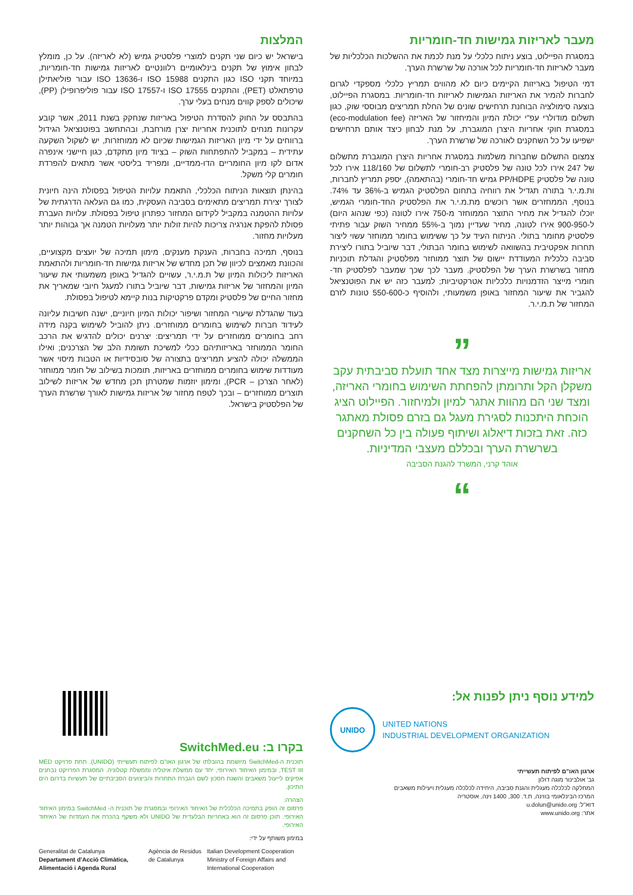מעבר לאריזות גמישות חד-חומריות
במסגרת הפיילוט, בוצע ניתוח כלכלי על מנת לכמת את ההשלכות הכלכליות של מעבר לאריזות חד-חומריות לכל אורכה של שרשרת הערך.
דמי הטיפול באריזות הקיימים כיום לא מהווים תמריץ כלכלי מספקדי לגרום לחברות להמיר את האריזות הגמישות לאריזות חד-חומריות. במסגרת הפיילוט, בוצעה סימולציה הבוחנת תרחישים שונים של החלת תמריצים מבוססי שוק, כגון תשלום מודולרי עפ"י יכולת המיון והמיחזור של האריזה (eco-modulation fee) במסגרת חוקי אחריות היצרן המוגברת, על מנת לבחון כיצד אותם תרחישים ישפיעו על כל השחקנים לאורכה של שרשרת הערך.
צמצום התשלום שחברות משלמות במסגרת אחריות היצרן המוגברת מתשלום של 247 אירו לכל טונה של פלסטיק רב-חומרי לתשלום של 118/160 אירו לכל טונה של פלסטיק PP/HDPE גמיש חד-חומרי (בהתאמה), יספק תמריץ לחברות, ות.מ.י.ר בתורה תגדיל את רווחיה בתחום הפלסטיק הגמיש ב-36% עד 74%. בנוסף, הממחזרים אשר רוכשים מת.מ.י.ר את הפלסטיק החד-חומרי הגמיש, יוכלו להגדיל את מחיר התוצר הממוחזר מ-750 אירו לטונה (כפי שנהוג היום) ל-900-950 אירו לטונה, מחיר שעדיין נמוך ב-55% ממחיר השוק עבור פתיתי פלסטיק מחומר בתולי. הניתוח העיד על כך ששימוש בחומר ממוחזר עשוי ליצור תחרות אפקטיבית בהשוואה לשימוש בחומר הבתולי, דבר שיוביל בתורו ליצירת סביבה כלכלית המעודדת יישום של תוצר ממוחזר מפלסטיק והגדלת תוכניות מחזור בשרשרת הערך של הפלסטיק. מעבר לכך שכך שמעבר לפלסטיק חד-חומרי מייצר הזדמנויות כלכליות אטרקטיביות; למעבר כזה יש את הפוטנציאל להגביר את שיעור המחזור באופן משמעותי, ולהוסיף כ-550-600 טונות לזרם המחזור של ת.מ.י.ר.
”
אריזות גמישות מייצרות מצד אחד תועלת סביבתית עקב משקלן הקל ותרומתן להפחתת השימוש בחומרי האריזה, ומצד שני הם מהוות אתגר למיון ולמיחזור. הפיילוט הציג הוכחת היתכנות לסגירת מעגל גם בזרם פסולת מאתגר כזה. זאת בזכות דיאלוג ושיתוף פעולה בין כל השחקנים בשרשרת הערך ובכללם מעצבי המדיניות.
אוהד קרני, המשרד להגנת הסביבה
“
המלצות
בישראל יש כיום שני תקנים למוצרי פלסטיק גמיש (לא לאריזה). על כן, מומלץ לבחון אימוץ של תקנים בינלאומיים רלוונטיים לאריזות גמישות חד-חומריות, במיוחד תקני ISO כגון התקנים ISO 15988 ו-ISO 13636 עבור פוליאתילן טרפתאלט (PET), והתקנים ISO 17555 ו-ISO 17557 עבור פוליפרופילן (PP), שיכולים לספק קווים מנחים בעלי ערך.
בהתבסס על החוק להסדרת הטיפול באריזות שנחקק בשנת 2011, אשר קובע עקרונות מנחים לתוכנית אחריות יצרן מורחבת, ובהתחשב בפוטנציאל הגידול ברווחים על ידי מיון האריזות הגמישות שכיום לא ממוחזרות, יש לשקול השקעה עתידית – במקביל להתפתחות השוק – בציוד מיון מתקדם, כגון חיישני אינפרה אדום לקו מיון החומריים הדו-ממדיים, ומפריד בליסטי אשר מתאים להפרדת חומרים קלי משקל.
בהינתן תוצאות הניתוח הכלכלי, התאמת עלויות הטיפול בפסולת הינה חיונית לצורך יצירת תמריצים מתאימים בסביבה העסקית, כמו גם העלאה הדרגתית של עלויות ההטמנה במקביל לקידום המחזור כפתרון טיפול בפסולת. עלויות העברת פסולת להפקת אנרגיה צריכות להיות זולות יותר מעלויות הטמנה אך גבוהות יותר מעלויות מחזור.
בנוסף, תמיכה בחברות, הענקת מענקים, מימון תמיכה של יועצים מקצועיים, והכוונת מאמצים לכיוון של תכן מחדש של אריזות גמישות חד-חומריות ולהתאמת האריזות ליכולות המיון של ת.מ.י.ר, עשויים להגדיל באופן משמעותי את שיעור המיון והמחזור של אריזות גמישות, דבר שיוביל בתורו למעגל חיובי שמאריך את מחזור החיים של פלסטיק ומקדם פרקטיקות בנות קיימא לטיפול בפסולת.
בעוד שהגדלת שיעורי המחזור ושיפור יכולות המיון חיוניים, ישנה חשיבות עליונה לעידוד חברות לשימוש בחומרים ממוחזרים. ניתן להוביל לשימוש בקנה מידה רחב בחומרים ממוחזרים על ידי תמריצים: יצרנים יכולים להדגיש את הרכב החומר הממוחזר באריזותיהם ככלי למשיכת תשומת הלב של הצרכנים; ואילו הממשלה יכולה להציע תמריצים בתצורה של סובסידיות או הטבות מיסוי אשר מעודדות שימוש בחומרים ממוחזרים באריזות, תומכות בשילוב של חומר ממוחזר (לאחר הצרכן – PCR), ומימון יוזמות שמטרתן תכן מחדש של אריזות לשילוב תוצרים ממוחזרים – ובכך לטפח מחזור של אריזות גמישות לאורך שרשרת הערך של הפלסטיק בישראל.
למידע נוסף ניתן לפנות אל:
UNIDO
UNITED NATIONS
INDUSTRIAL DEVELOPMENT ORGANIZATION
ארגון האו"ם לפיתוח תעשייתי
גב' אולבינור מוגה דולון
המחלקה לכלכלה מעגלית והגנת סביבה, היחידה לכלכלה מעגלית ויעילות משאבים
המרכז הבינלאומי בווינה, ת.ד. 300, 1400 וינה, אוסטריה
דוא"ל: u.dolun@unido.org
אתר: www.unido.org
בקרו ב: SwitchMed.eu
תוכנית ה-SwitchMed מיושמת בהובלתו של ארגון האו"ם לפיתוח תעשייתי (UNIDO). תחת פרויקט MED TEST III, ובמימון האיחוד האירופי, יחד עם ממשלת איטליה וממשלת קטלוניה. המסגרת הפרויקט נבחנים אפיקים לייעול משאבים והשגת חסכון לשם הגברת התחרות והביצועים הסביבתיים של תעשיות בדרום הים התיכון.
הצהרה:
פרסום זה הופק בתמיכה הכלכלית של האיחוד האירופי ובמסגרת של תוכנית ה- SwitchMed במימון האיחוד האירופי. תוכן פרסום זה הוא באחריות הבלעדית של UNIDO ולא משקף בהכרח את העמדות של האיחוד האירופי.
במימון משותף על ידי:
Generalitat de Catalunya
Departament d’Acció Climàtica, Alimentació i Agenda Rural Agència de Residus de Catalunya Italian Development Cooperation
Ministry of Foreign Affairs and International Cooperation